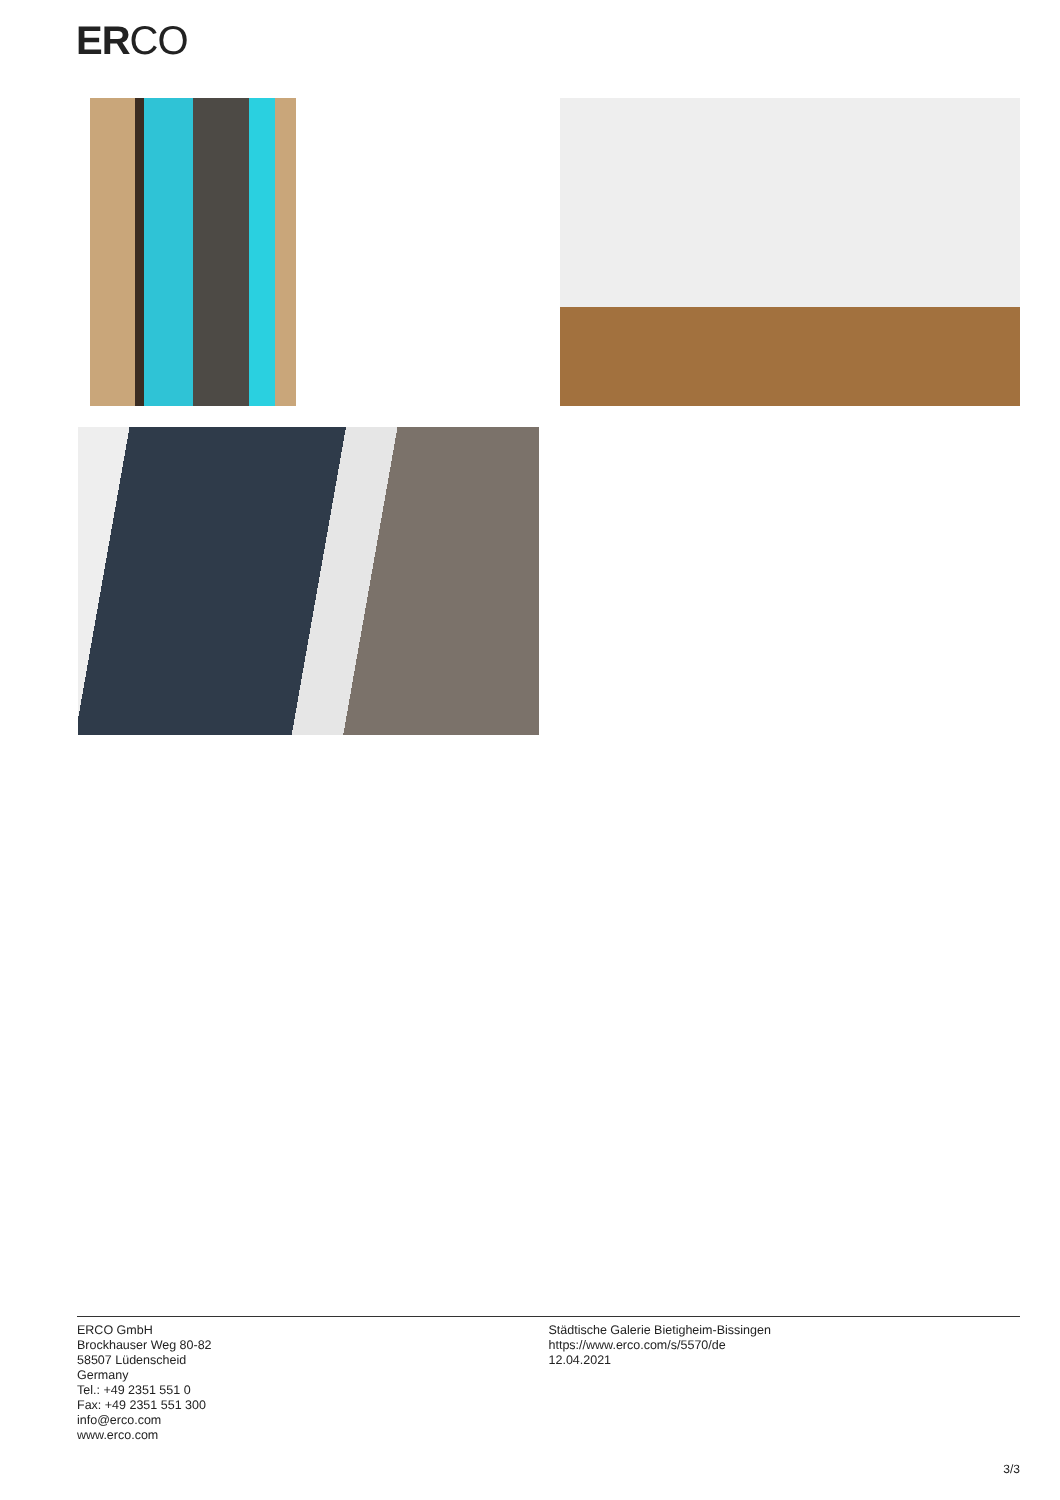ERCO
ERCO GmbH
Brockhauser Weg 80-82
58507 Lüdenscheid
Germany
Tel.: +49 2351 551 0
Fax: +49 2351 551 300
info@erco.com
www.erco.com
Städtische Galerie Bietigheim-Bissingen
https://www.erco.com/s/5570/de
12.04.2021
3/3